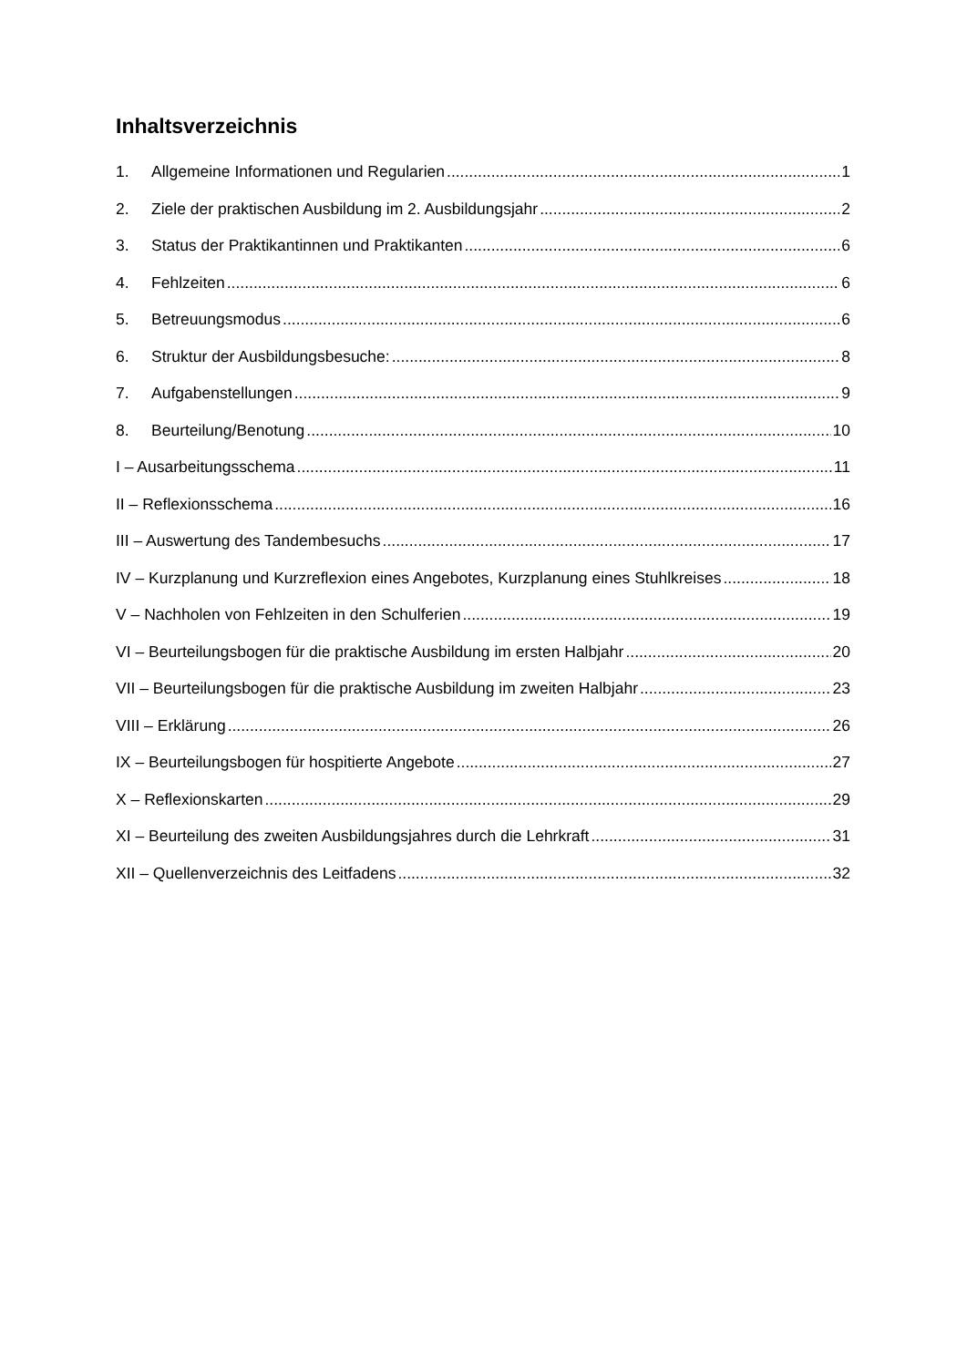Inhaltsverzeichnis
1. Allgemeine Informationen und Regularien 1
2. Ziele der praktischen Ausbildung im 2. Ausbildungsjahr 2
3. Status der Praktikantinnen und Praktikanten 6
4. Fehlzeiten 6
5. Betreuungsmodus 6
6. Struktur der Ausbildungsbesuche: 8
7. Aufgabenstellungen 9
8. Beurteilung/Benotung 10
I – Ausarbeitungsschema 11
II – Reflexionsschema 16
III – Auswertung des Tandembesuchs 17
IV – Kurzplanung und Kurzreflexion eines Angebotes, Kurzplanung eines Stuhlkreises 18
V – Nachholen von Fehlzeiten in den Schulferien 19
VI – Beurteilungsbogen für die praktische Ausbildung im ersten Halbjahr 20
VII – Beurteilungsbogen für die praktische Ausbildung im zweiten Halbjahr 23
VIII – Erklärung 26
IX – Beurteilungsbogen für hospitierte Angebote 27
X – Reflexionskarten 29
XI – Beurteilung des zweiten Ausbildungsjahres durch die Lehrkraft 31
XII – Quellenverzeichnis des Leitfadens 32